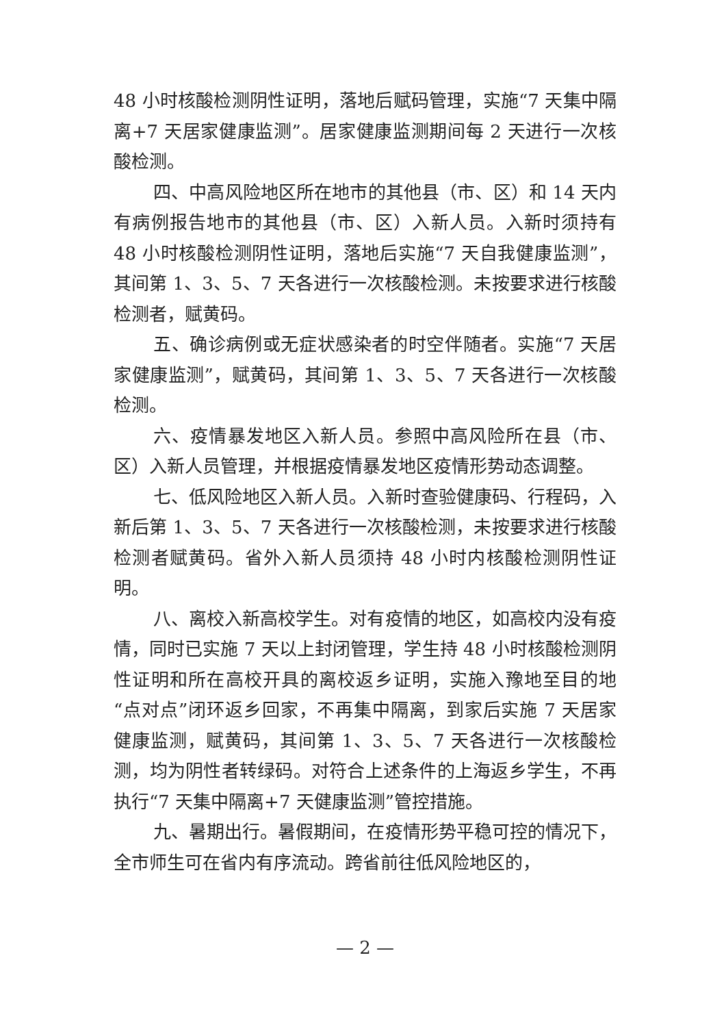48 小时核酸检测阴性证明，落地后赋码管理，实施“7 天集中隔离+7 天居家健康监测”。居家健康监测期间每 2 天进行一次核酸检测。
四、中高风险地区所在地市的其他县（市、区）和 14 天内有病例报告地市的其他县（市、区）入新人员。入新时须持有 48 小时核酸检测阴性证明，落地后实施“7 天自我健康监测”，其间第 1、3、5、7 天各进行一次核酸检测。未按要求进行核酸检测者，赋黄码。
五、确诊病例或无症状感染者的时空伴随者。实施“7 天居家健康监测”，赋黄码，其间第 1、3、5、7 天各进行一次核酸检测。
六、疫情暴发地区入新人员。参照中高风险所在县（市、区）入新人员管理，并根据疫情暴发地区疫情形势动态调整。
七、低风险地区入新人员。入新时查验健康码、行程码，入新后第 1、3、5、7 天各进行一次核酸检测，未按要求进行核酸检测者赋黄码。省外入新人员须持 48 小时内核酸检测阴性证明。
八、离校入新高校学生。对有疫情的地区，如高校内没有疫情，同时已实施 7 天以上封闭管理，学生持 48 小时核酸检测阴性证明和所在高校开具的离校返乡证明，实施入豫地至目的地“点对点”闭环返乡回家，不再集中隔离，到家后实施 7 天居家健康监测，赋黄码，其间第 1、3、5、7 天各进行一次核酸检测，均为阴性者转绿码。对符合上述条件的上海返乡学生，不再执行“7 天集中隔离+7 天健康监测”管控措施。
九、暑期出行。暑假期间，在疫情形势平稳可控的情况下，全市师生可在省内有序流动。跨省前往低风险地区的，
— 2 —